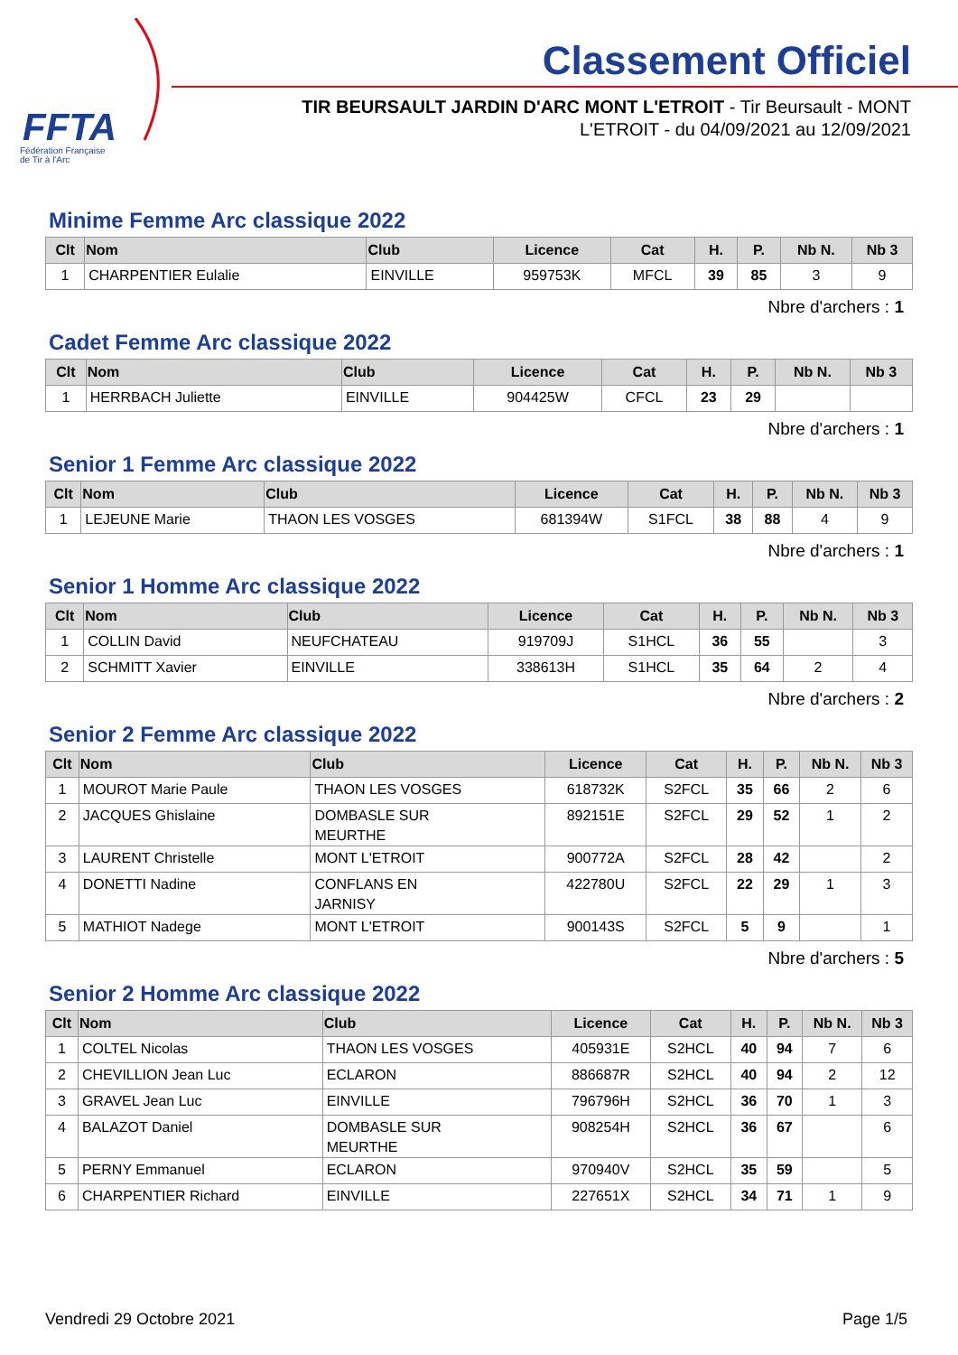FFTA
Fédération Française
de Tir à l'Arc
Classement Officiel
TIR BEURSAULT JARDIN D'ARC MONT L'ETROIT - Tir Beursault - MONT L'ETROIT - du 04/09/2021 au 12/09/2021
Minime Femme Arc classique 2022
| Clt | Nom | Club | Licence | Cat | H. | P. | Nb N. | Nb 3 |
| --- | --- | --- | --- | --- | --- | --- | --- | --- |
| 1 | CHARPENTIER Eulalie | EINVILLE | 959753K | MFCL | 39 | 85 | 3 | 9 |
Nbre d'archers : 1
Cadet Femme Arc classique 2022
| Clt | Nom | Club | Licence | Cat | H. | P. | Nb N. | Nb 3 |
| --- | --- | --- | --- | --- | --- | --- | --- | --- |
| 1 | HERRBACH Juliette | EINVILLE | 904425W | CFCL | 23 | 29 | | |
Nbre d'archers : 1
Senior 1 Femme Arc classique 2022
| Clt | Nom | Club | Licence | Cat | H. | P. | Nb N. | Nb 3 |
| --- | --- | --- | --- | --- | --- | --- | --- | --- |
| 1 | LEJEUNE Marie | THAON LES VOSGES | 681394W | S1FCL | 38 | 88 | 4 | 9 |
Nbre d'archers : 1
Senior 1 Homme Arc classique 2022
| Clt | Nom | Club | Licence | Cat | H. | P. | Nb N. | Nb 3 |
| --- | --- | --- | --- | --- | --- | --- | --- | --- |
| 1 | COLLIN David | NEUFCHATEAU | 919709J | S1HCL | 36 | 55 | | 3 |
| 2 | SCHMITT Xavier | EINVILLE | 338613H | S1HCL | 35 | 64 | 2 | 4 |
Nbre d'archers : 2
Senior 2 Femme Arc classique 2022
| Clt | Nom | Club | Licence | Cat | H. | P. | Nb N. | Nb 3 |
| --- | --- | --- | --- | --- | --- | --- | --- | --- |
| 1 | MOUROT Marie Paule | THAON LES VOSGES | 618732K | S2FCL | 35 | 66 | 2 | 6 |
| 2 | JACQUES Ghislaine | DOMBASLE SUR MEURTHE | 892151E | S2FCL | 29 | 52 | 1 | 2 |
| 3 | LAURENT Christelle | MONT L'ETROIT | 900772A | S2FCL | 28 | 42 | | 2 |
| 4 | DONETTI Nadine | CONFLANS EN JARNISY | 422780U | S2FCL | 22 | 29 | 1 | 3 |
| 5 | MATHIOT Nadege | MONT L'ETROIT | 900143S | S2FCL | 5 | 9 | | 1 |
Nbre d'archers : 5
Senior 2 Homme Arc classique 2022
| Clt | Nom | Club | Licence | Cat | H. | P. | Nb N. | Nb 3 |
| --- | --- | --- | --- | --- | --- | --- | --- | --- |
| 1 | COLTEL Nicolas | THAON LES VOSGES | 405931E | S2HCL | 40 | 94 | 7 | 6 |
| 2 | CHEVILLION Jean Luc | ECLARON | 886687R | S2HCL | 40 | 94 | 2 | 12 |
| 3 | GRAVEL Jean Luc | EINVILLE | 796796H | S2HCL | 36 | 70 | 1 | 3 |
| 4 | BALAZOT Daniel | DOMBASLE SUR MEURTHE | 908254H | S2HCL | 36 | 67 | | 6 |
| 5 | PERNY Emmanuel | ECLARON | 970940V | S2HCL | 35 | 59 | | 5 |
| 6 | CHARPENTIER Richard | EINVILLE | 227651X | S2HCL | 34 | 71 | 1 | 9 |
Vendredi 29 Octobre 2021 Page 1/5